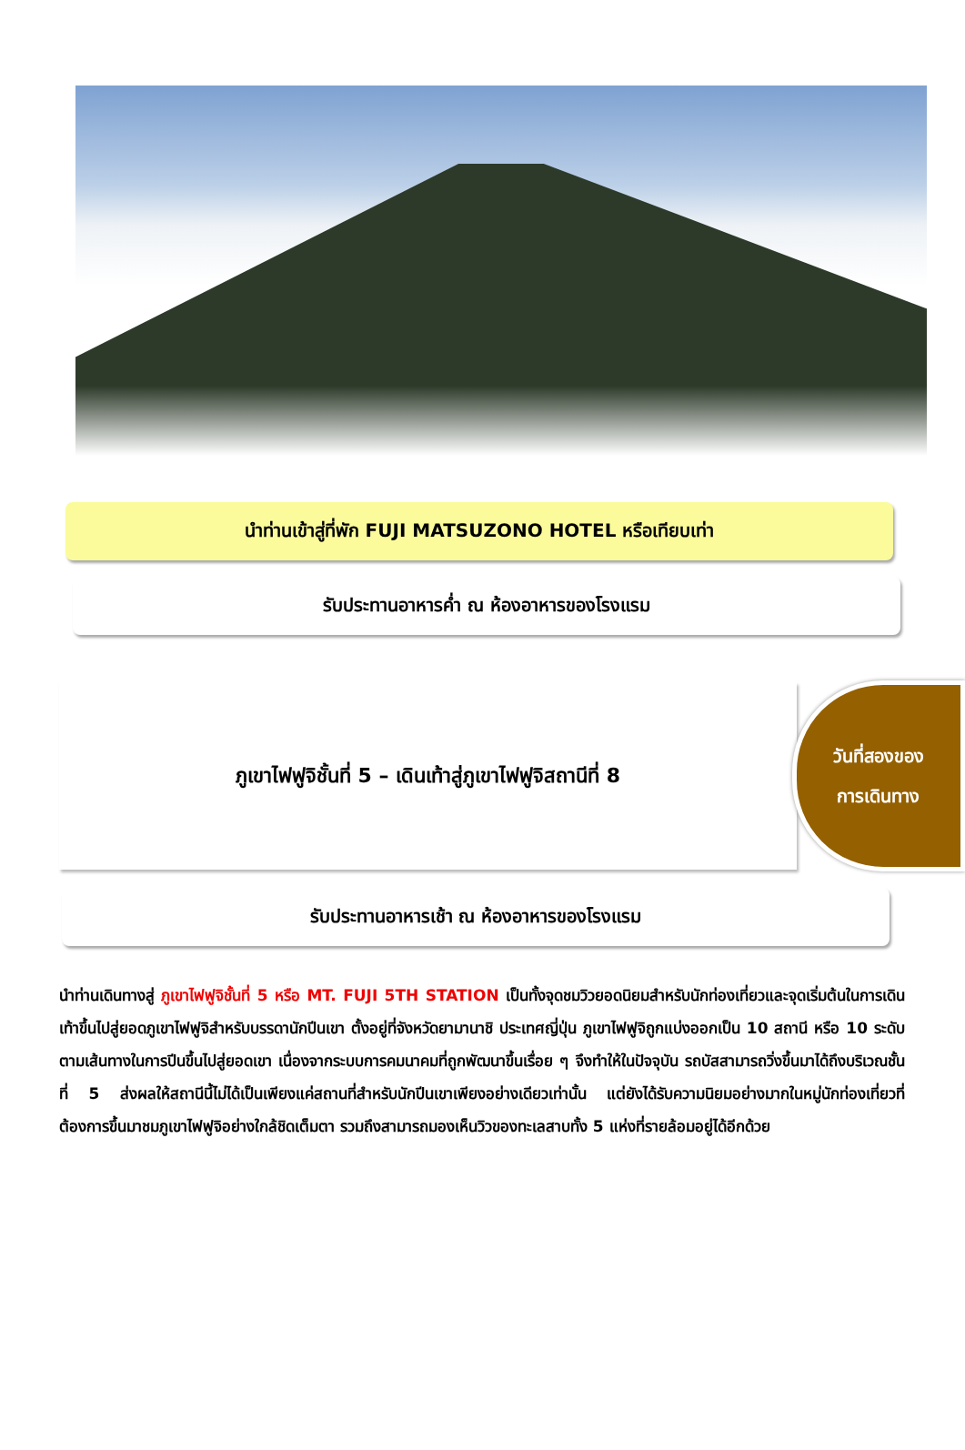นำท่านเข้าสู่ที่พัก FUJI MATSUZONO HOTEL หรือเทียบเท่า
รับประทานอาหารค่ำ ณ ห้องอาหารของโรงแรม
ภูเขาไฟฟูจิชั้นที่ 5 – เดินเท้าสู่ภูเขาไฟฟูจิสถานีที่ 8
วันที่สองของ
การเดินทาง
รับประทานอาหารเช้า ณ ห้องอาหารของโรงแรม
นำท่านเดินทางสู่ ภูเขาไฟฟูจิชั้นที่ 5 หรือ MT. FUJI 5TH STATION เป็นทั้งจุดชมวิวยอดนิยมสำหรับนักท่องเที่ยวและจุดเริ่มต้นในการเดินเท้าขึ้นไปสู่ยอดภูเขาไฟฟูจิสำหรับบรรดานักปีนเขา ตั้งอยู่ที่จังหวัดยามานาชิ ประเทศญี่ปุ่น ภูเขาไฟฟูจิถูกแบ่งออกเป็น 10 สถานี หรือ 10 ระดับตามเส้นทางในการปีนขึ้นไปสู่ยอดเขา เนื่องจากระบบการคมนาคมที่ถูกพัฒนาขึ้นเรื่อย ๆ จึงทำให้ในปัจจุบัน รถบัสสามารถวิ่งขึ้นมาได้ถึงบริเวณชั้นที่ 5 ส่งผลให้สถานีนี้ไม่ได้เป็นเพียงแค่สถานที่สำหรับนักปีนเขาเพียงอย่างเดียวเท่านั้น แต่ยังได้รับความนิยมอย่างมากในหมู่นักท่องเที่ยวที่ต้องการขึ้นมาชมภูเขาไฟฟูจิอย่างใกล้ชิดเต็มตา รวมถึงสามารถมองเห็นวิวของทะเลสาบทั้ง 5 แห่งที่รายล้อมอยู่ได้อีกด้วย